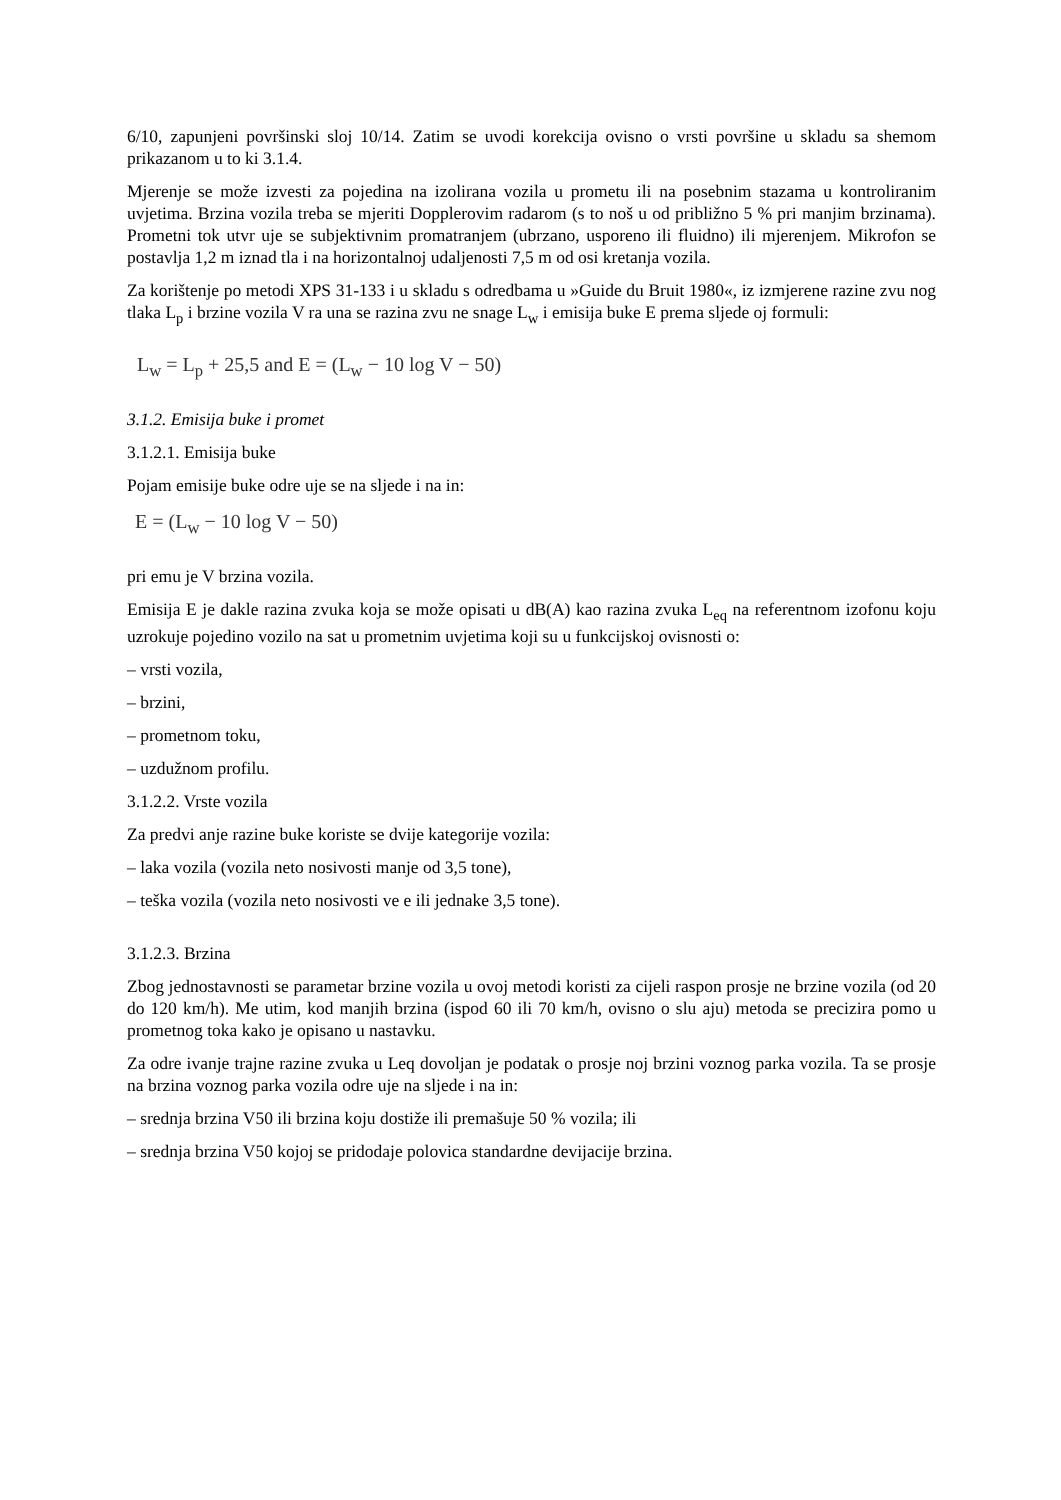6/10, zapunjeni površinski sloj 10/14. Zatim se uvodi korekcija ovisno o vrsti površine u skladu sa shemom prikazanom u to ki 3.1.4.
Mjerenje se može izvesti za pojedina na izolirana vozila u prometu ili na posebnim stazama u kontroliranim uvjetima. Brzina vozila treba se mjeriti Dopplerovim radarom (s to noš u od približno 5 % pri manjim brzinama). Prometni tok utvr uje se subjektivnim promatranjem (ubrzano, usporeno ili fluidno) ili mjerenjem. Mikrofon se postavlja 1,2 m iznad tla i na horizontalnoj udaljenosti 7,5 m od osi kretanja vozila.
Za korištenje po metodi XPS 31-133 i u skladu s odredbama u »Guide du Bruit 1980«, iz izmjerene razine zvu nog tlaka L<sub>p</sub> i brzine vozila V ra una se razina zvu ne snage L<sub>w</sub> i emisija buke E prema sljede oj formuli:
L<sub>w</sub> = L<sub>p</sub> + 25,5 and E = (L<sub>w</sub> − 10 log V − 50)
3.1.2. Emisija buke i promet
3.1.2.1. Emisija buke
Pojam emisije buke odre uje se na sljede i na in:
E = (L<sub>w</sub> − 10 log V − 50)
pri emu je V brzina vozila.
Emisija E je dakle razina zvuka koja se može opisati u dB(A) kao razina zvuka L<sub>eq</sub> na referentnom izofonu koju uzrokuje pojedino vozilo na sat u prometnim uvjetima koji su u funkcijskoj ovisnosti o:
– vrsti vozila,
– brzini,
– prometnom toku,
– uzdužnom profilu.
3.1.2.2. Vrste vozila
Za predvi anje razine buke koriste se dvije kategorije vozila:
– laka vozila (vozila neto nosivosti manje od 3,5 tone),
– teška vozila (vozila neto nosivosti ve e ili jednake 3,5 tone).
3.1.2.3. Brzina
Zbog jednostavnosti se parametar brzine vozila u ovoj metodi koristi za cijeli raspon prosje ne brzine vozila (od 20 do 120 km/h). Me utim, kod manjih brzina (ispod 60 ili 70 km/h, ovisno o slu aju) metoda se precizira pomo u prometnog toka kako je opisano u nastavku.
Za odre ivanje trajne razine zvuka u Leq dovoljan je podatak o prosje noj brzini voznog parka vozila. Ta se prosje na brzina voznog parka vozila odre uje na sljede i na in:
– srednja brzina V50 ili brzina koju dostiže ili premašuje 50 % vozila; ili
– srednja brzina V50 kojoj se pridodaje polovica standardne devijacije brzina.